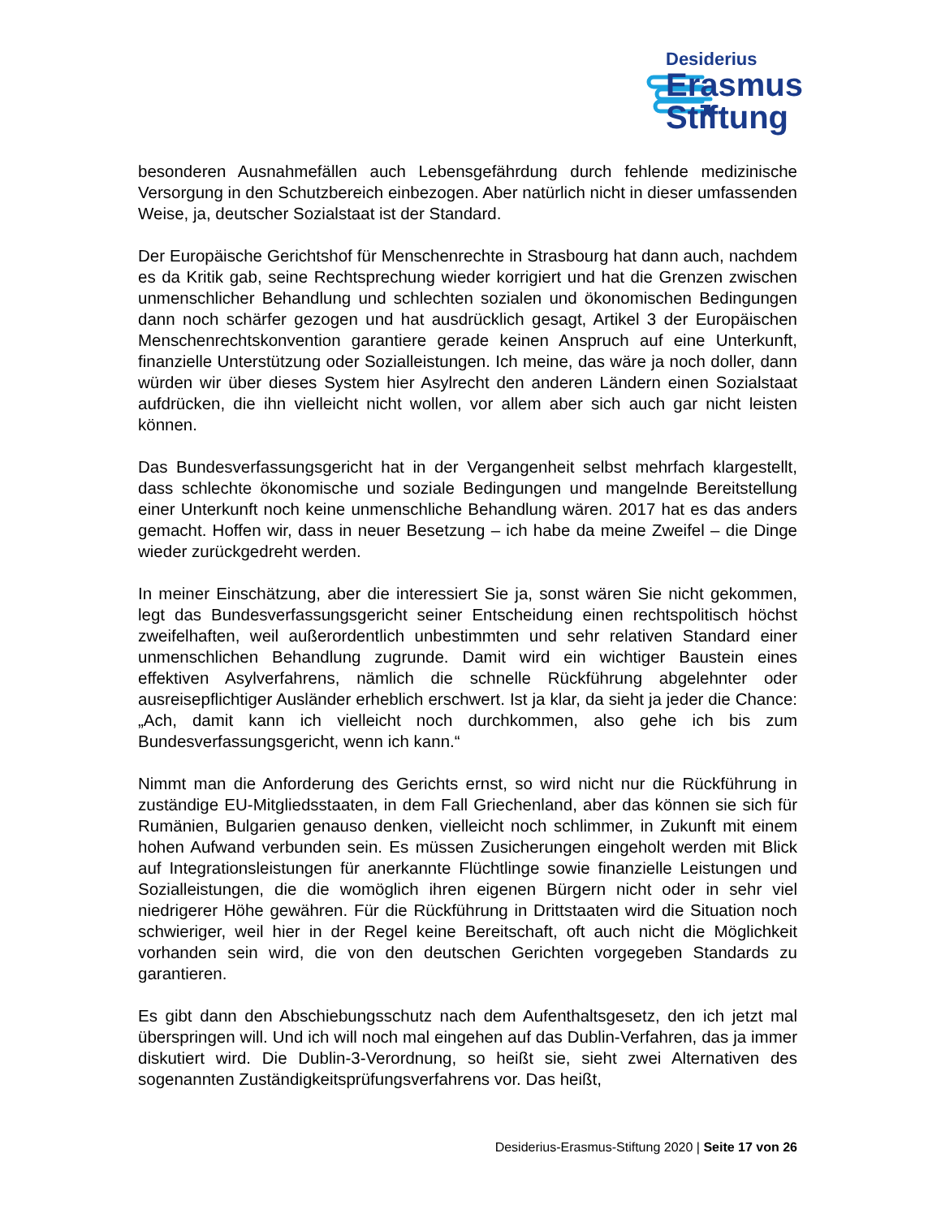Desiderius
Erasmus
Stiftung
besonderen Ausnahmefällen auch Lebensgefährdung durch fehlende medizinische Versorgung in den Schutzbereich einbezogen. Aber natürlich nicht in dieser umfassenden Weise, ja, deutscher Sozialstaat ist der Standard.
Der Europäische Gerichtshof für Menschenrechte in Strasbourg hat dann auch, nachdem es da Kritik gab, seine Rechtsprechung wieder korrigiert und hat die Grenzen zwischen unmenschlicher Behandlung und schlechten sozialen und ökonomischen Bedingungen dann noch schärfer gezogen und hat ausdrücklich gesagt, Artikel 3 der Europäischen Menschenrechtskonvention garantiere gerade keinen Anspruch auf eine Unterkunft, finanzielle Unterstützung oder Sozialleistungen. Ich meine, das wäre ja noch doller, dann würden wir über dieses System hier Asylrecht den anderen Ländern einen Sozialstaat aufdrücken, die ihn vielleicht nicht wollen, vor allem aber sich auch gar nicht leisten können.
Das Bundesverfassungsgericht hat in der Vergangenheit selbst mehrfach klargestellt, dass schlechte ökonomische und soziale Bedingungen und mangelnde Bereitstellung einer Unterkunft noch keine unmenschliche Behandlung wären. 2017 hat es das anders gemacht. Hoffen wir, dass in neuer Besetzung – ich habe da meine Zweifel – die Dinge wieder zurückgedreht werden.
In meiner Einschätzung, aber die interessiert Sie ja, sonst wären Sie nicht gekommen, legt das Bundesverfassungsgericht seiner Entscheidung einen rechtspolitisch höchst zweifelhaften, weil außerordentlich unbestimmten und sehr relativen Standard einer unmenschlichen Behandlung zugrunde. Damit wird ein wichtiger Baustein eines effektiven Asylverfahrens, nämlich die schnelle Rückführung abgelehnter oder ausreisepflichtiger Ausländer erheblich erschwert. Ist ja klar, da sieht ja jeder die Chance: „Ach, damit kann ich vielleicht noch durchkommen, also gehe ich bis zum Bundesverfassungsgericht, wenn ich kann.“
Nimmt man die Anforderung des Gerichts ernst, so wird nicht nur die Rückführung in zuständige EU-Mitgliedsstaaten, in dem Fall Griechenland, aber das können sie sich für Rumänien, Bulgarien genauso denken, vielleicht noch schlimmer, in Zukunft mit einem hohen Aufwand verbunden sein. Es müssen Zusicherungen eingeholt werden mit Blick auf Integrationsleistungen für anerkannte Flüchtlinge sowie finanzielle Leistungen und Sozialleistungen, die die womöglich ihren eigenen Bürgern nicht oder in sehr viel niedrigerer Höhe gewähren. Für die Rückführung in Drittstaaten wird die Situation noch schwieriger, weil hier in der Regel keine Bereitschaft, oft auch nicht die Möglichkeit vorhanden sein wird, die von den deutschen Gerichten vorgegeben Standards zu garantieren.
Es gibt dann den Abschiebungsschutz nach dem Aufenthaltsgesetz, den ich jetzt mal überspringen will. Und ich will noch mal eingehen auf das Dublin-Verfahren, das ja immer diskutiert wird. Die Dublin-3-Verordnung, so heißt sie, sieht zwei Alternativen des sogenannten Zuständigkeitsprüfungsverfahrens vor. Das heißt,
Desiderius-Erasmus-Stiftung 2020 | Seite 17 von 26